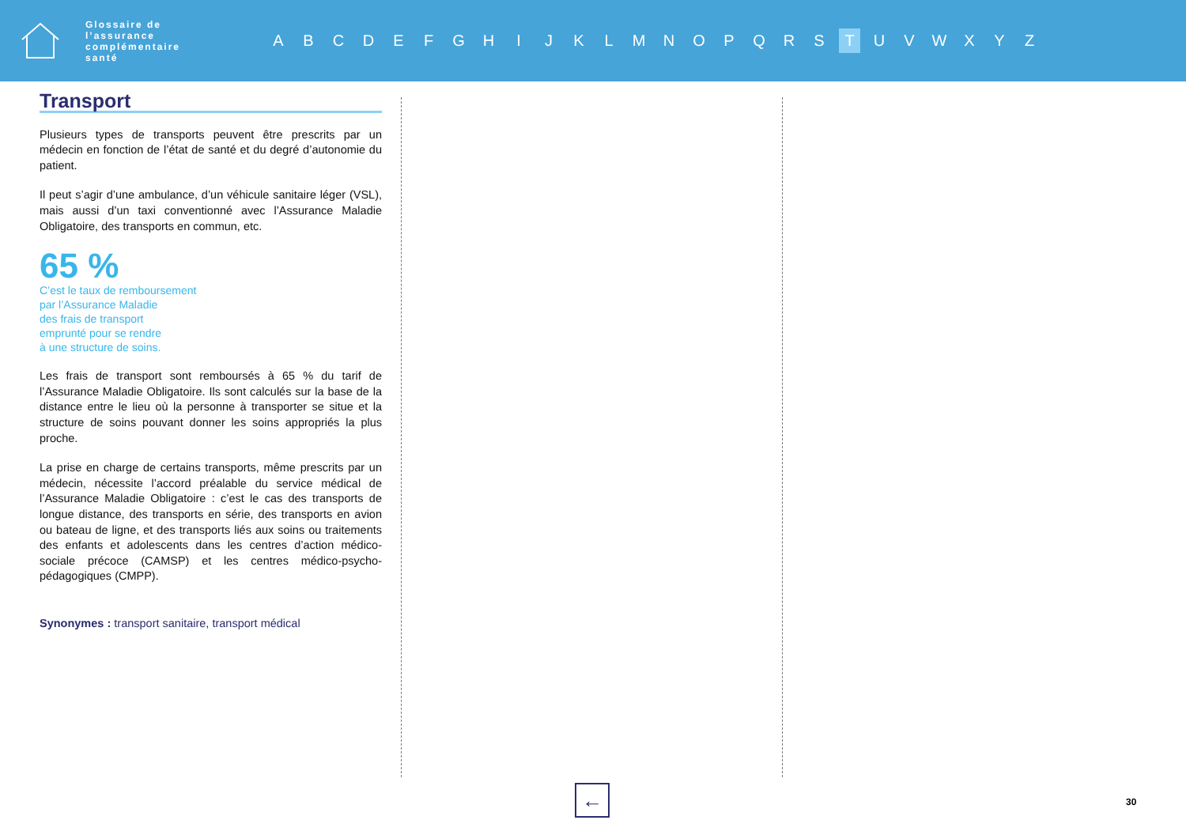Glossaire de l’assurance complémentaire santé
ABCDEFGHIJKLMNOPQRS T UVWXYZ
Transport
Plusieurs types de transports peuvent être prescrits par un médecin en fonction de l’état de santé et du degré d’autonomie du patient.
Il peut s’agir d’une ambulance, d’un véhicule sanitaire léger (VSL), mais aussi d’un taxi conventionné avec l’Assurance Maladie Obligatoire, des transports en commun, etc.
65 %
C’est le taux de remboursement
par l’Assurance Maladie
des frais de transport
emprunté pour se rendre
à une structure de soins.
Les frais de transport sont remboursés à 65 % du tarif de l’Assurance Maladie Obligatoire. Ils sont calculés sur la base de la distance entre le lieu où la personne à transporter se situe et la structure de soins pouvant donner les soins appropriés la plus proche.
La prise en charge de certains transports, même prescrits par un médecin, nécessite l’accord préalable du service médical de l’Assurance Maladie Obligatoire : c’est le cas des transports de longue distance, des transports en série, des transports en avion ou bateau de ligne, et des transports liés aux soins ou traitements des enfants et adolescents dans les centres d’action médico-sociale précoce (CAMSP) et les centres médico-psycho-pédagogiques (CMPP).
Synonymes : transport sanitaire, transport médical
← 30